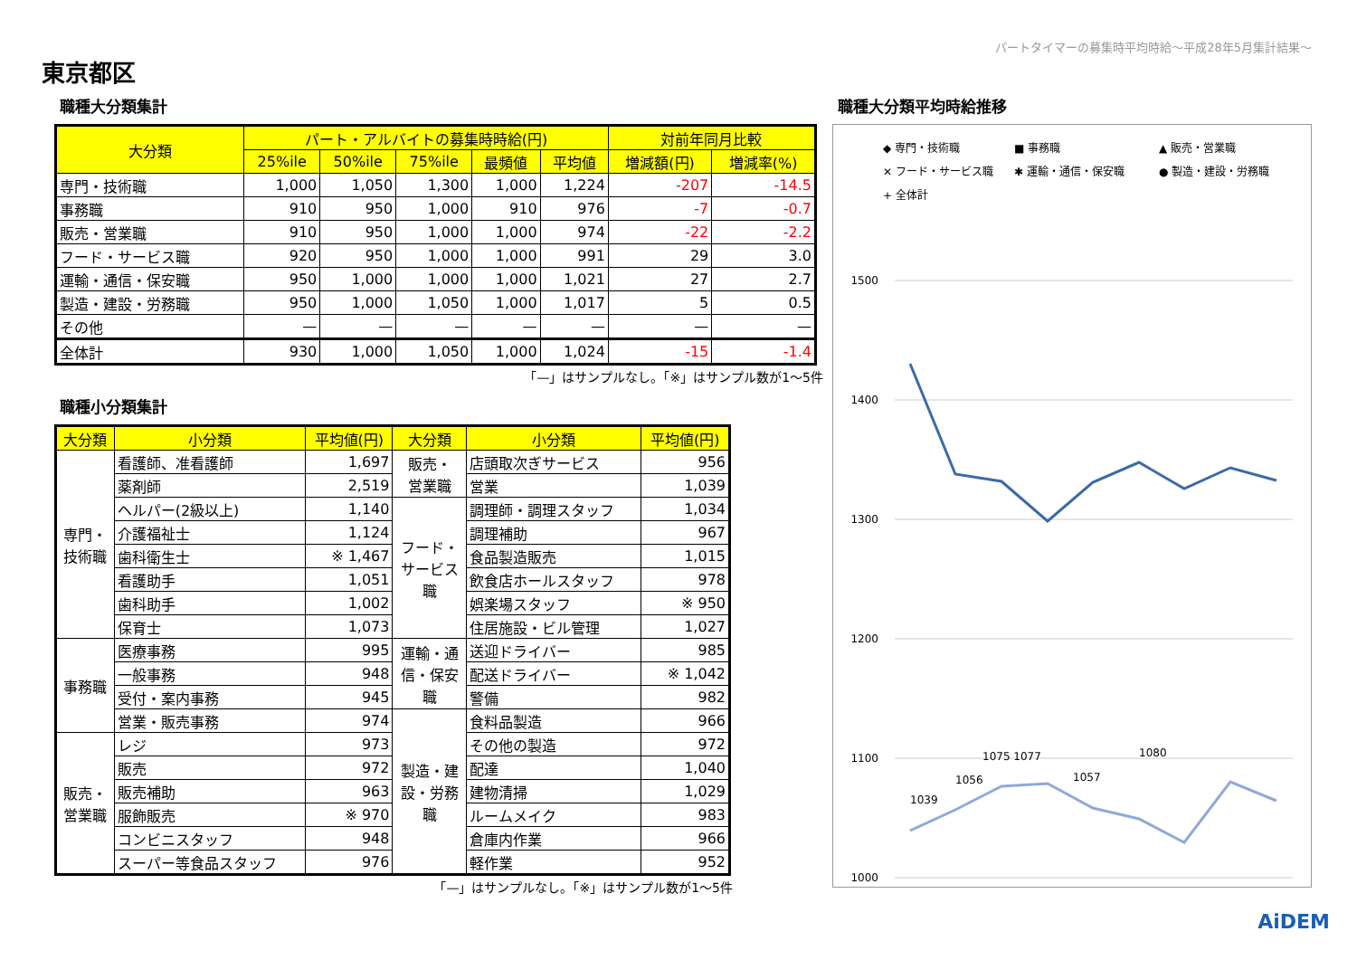パートタイマーの募集時平均時給～平成28年5月集計結果～
東京都区
職種大分類集計
| 大分類 | パート・アルバイトの募集時時給(円) | | | | | 対前年同月比較 | |
| --- | --- | --- | --- | --- | --- | --- | --- |
| | 25%ile | 50%ile | 75%ile | 最頻値 | 平均値 | 増減額(円) | 増減率(%) |
| 専門・技術職 | 1,000 | 1,050 | 1,300 | 1,000 | 1,224 | -207 | -14.5 |
| 事務職 | 910 | 950 | 1,000 | 910 | 976 | -7 | -0.7 |
| 販売・営業職 | 910 | 950 | 1,000 | 1,000 | 974 | -22 | -2.2 |
| フード・サービス職 | 920 | 950 | 1,000 | 1,000 | 991 | 29 | 3.0 |
| 運輸・通信・保安職 | 950 | 1,000 | 1,000 | 1,000 | 1,021 | 27 | 2.7 |
| 製造・建設・労務職 | 950 | 1,000 | 1,050 | 1,000 | 1,017 | 5 | 0.5 |
| その他 | — | — | — | — | — | — | — |
| 全体計 | 930 | 1,000 | 1,050 | 1,000 | 1,024 | -15 | -1.4 |
「—」はサンプルなし。「※」はサンプル数が1～5件
職種小分類集計
| 大分類 | 小分類 | 平均値(円) | 大分類 | 小分類 | 平均値(円) |
| --- | --- | --- | --- | --- | --- |
| 専門・ 技術職 | 看護師、准看護師 | 1,697 | 販売・ 営業職 | 店頭取次ぎサービス | 956 |
| | 薬剤師 | 2,519 | | 営業 | 1,039 |
| | ヘルパー(2級以上) | 1,140 | フード・ サービス 職 | 調理師・調理スタッフ | 1,034 |
| | 介護福祉士 | 1,124 | | 調理補助 | 967 |
| | 歯科衛生士 | ※ 1,467 | | 食品製造販売 | 1,015 |
| | 看護助手 | 1,051 | | 飲食店ホールスタッフ | 978 |
| | 歯科助手 | 1,002 | | 娯楽場スタッフ | ※ 950 |
| | 保育士 | 1,073 | | 住居施設・ビル管理 | 1,027 |
| 事務職 | 医療事務 | 995 | 運輸・通 信・保安 職 | 送迎ドライバー | 985 |
| | 一般事務 | 948 | | 配送ドライバー | ※ 1,042 |
| | 受付・案内事務 | 945 | | 警備 | 982 |
| | 営業・販売事務 | 974 | 製造・建 設・労務 職 | 食料品製造 | 966 |
| 販売・ 営業職 | レジ | 973 | | その他の製造 | 972 |
| | 販売 | 972 | | 配達 | 1,040 |
| | 販売補助 | 963 | | 建物清掃 | 1,029 |
| | 服飾販売 | ※ 970 | | ルームメイク | 983 |
| | コンビニスタッフ | 948 | | 倉庫内作業 | 966 |
| | スーパー等食品スタッフ | 976 | | 軽作業 | 952 |
「—」はサンプルなし。「※」はサンプル数が1～5件
職種大分類平均時給推移
◆ 専門・技術職
■ 事務職
▲ 販売・営業職
✕ フード・サービス職
✱ 運輸・通信・保安職
● 製造・建設・労務職
+ 全体計
1500
1400
1300
1200
1100
1000
1039
1056
1075 1077
1057
1080
AiDEM